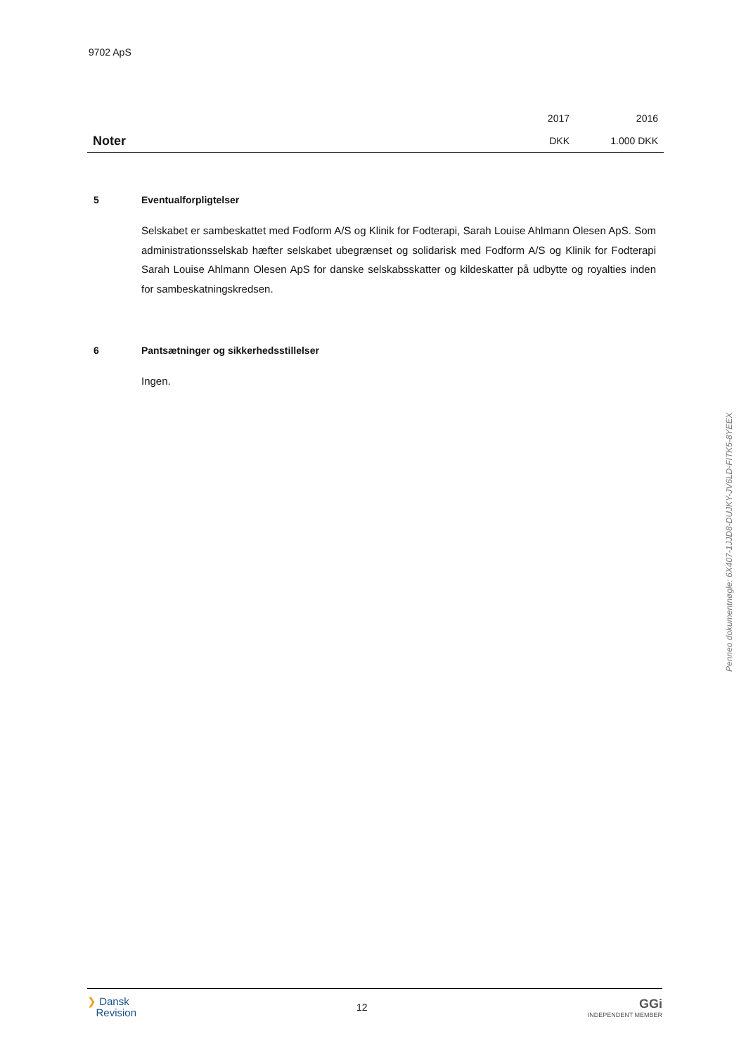9702 ApS
| | 2017 | 2016 |
| Noter | DKK | 1.000 DKK |
5 Eventualforpligtelser
Selskabet er sambeskattet med Fodform A/S og Klinik for Fodterapi, Sarah Louise Ahlmann Olesen ApS. Som administrationsselskab hæfter selskabet ubegrænset og solidarisk med Fodform A/S og Klinik for Fodterapi Sarah Louise Ahlmann Olesen ApS for danske selskabsskatter og kildeskatter på udbytte og royalties inden for sambeskatningskredsen.
6 Pantsætninger og sikkerhedsstillelser
Ingen.
Penneo dokumentnøgle: 6X407-1JJD8-DUJKY-JV6LD-FITK5-8YEEX
❯ Dansk
Revision
12
GGi
INDEPENDENT MEMBER